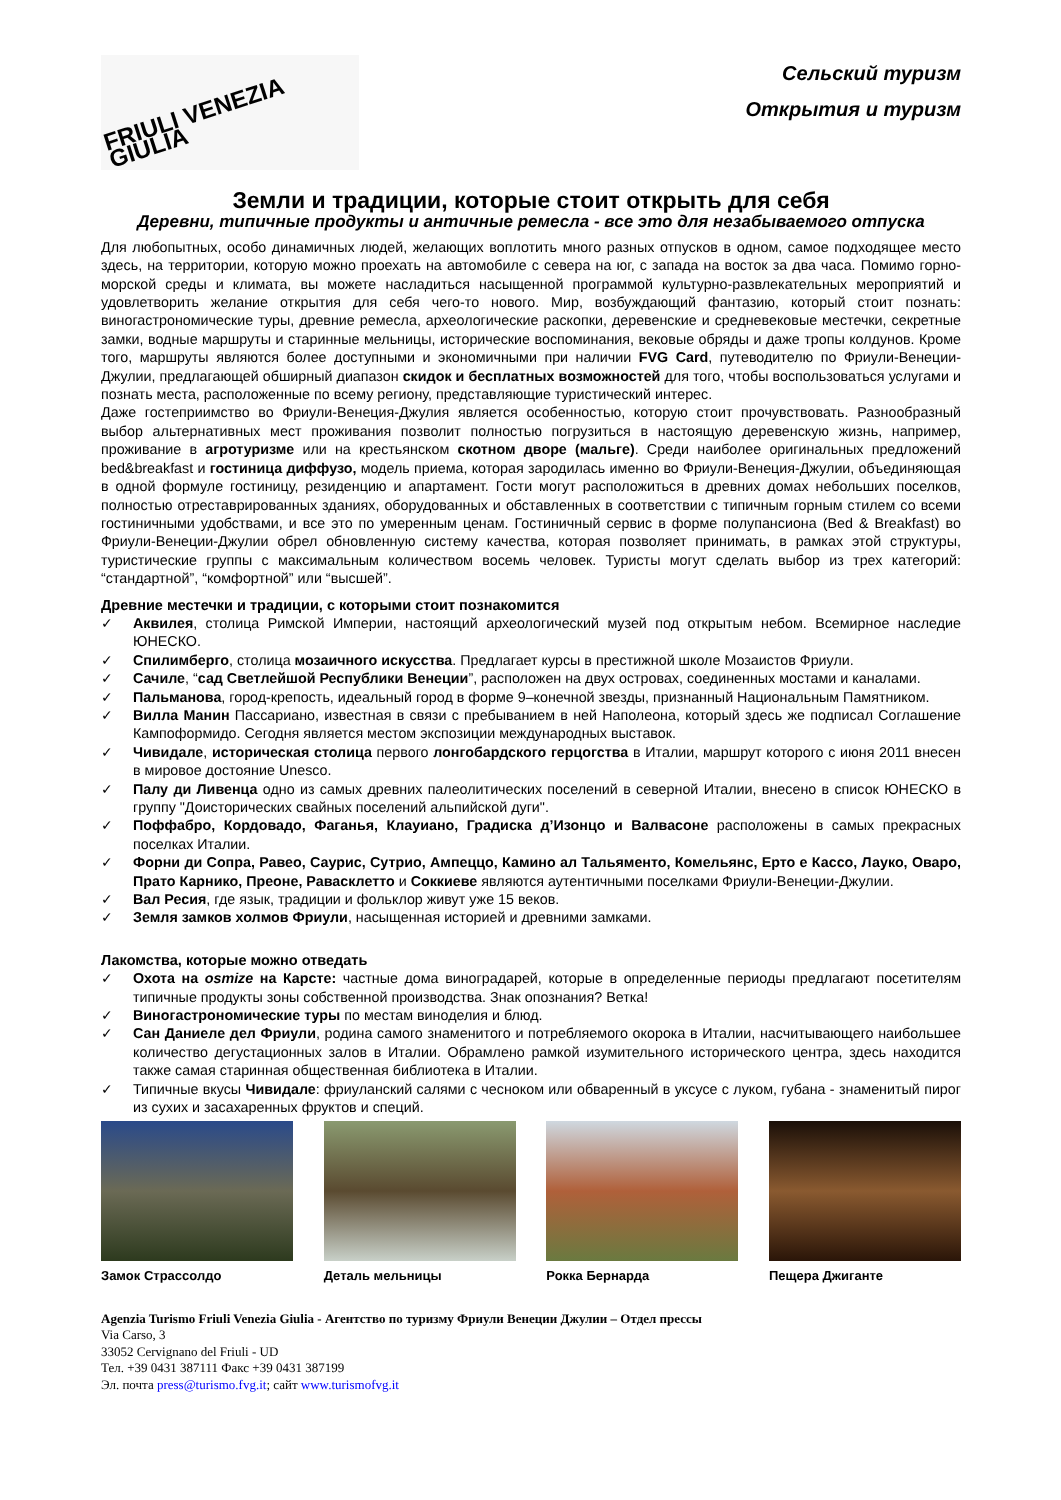FRIULI VENEZIA GIULIA
Сельский туризм
Открытия и туризм
Земли и традиции, которые стоит открыть для себя
Деревни, типичные продукты и античные ремесла - все это для незабываемого отпуска
Для любопытных, особо динамичных людей, желающих воплотить много разных отпусков в одном, самое подходящее место здесь, на территории, которую можно проехать на автомобиле с севера на юг, с запада на восток за два часа. Помимо горно-морской среды и климата, вы можете насладиться насыщенной программой культурно-развлекательных мероприятий и удовлетворить желание открытия для себя чего-то нового. Мир, возбуждающий фантазию, который стоит познать: виногастрономические туры, древние ремесла, археологические раскопки, деревенские и средневековые местечки, секретные замки, водные маршруты и старинные мельницы, исторические воспоминания, вековые обряды и даже тропы колдунов. Кроме того, маршруты являются более доступными и экономичными при наличии FVG Card, путеводителю по Фриули-Венеции-Джулии, предлагающей обширный диапазон скидок и бесплатных возможностей для того, чтобы воспользоваться услугами и познать места, расположенные по всему региону, представляющие туристический интерес.
Даже гостеприимство во Фриули-Венеция-Джулия является особенностью, которую стоит прочувствовать. Разнообразный выбор альтернативных мест проживания позволит полностью погрузиться в настоящую деревенскую жизнь, например, проживание в агротуризме или на крестьянском скотном дворе (мальге). Среди наиболее оригинальных предложений bed&breakfast и гостиница диффузо, модель приема, которая зародилась именно во Фриули-Венеция-Джулии, объединяющая в одной формуле гостиницу, резиденцию и апартамент. Гости могут расположиться в древних домах небольших поселков, полностью отреставрированных зданиях, оборудованных и обставленных в соответствии с типичным горным стилем со всеми гостиничными удобствами, и все это по умеренным ценам. Гостиничный сервис в форме полупансиона (Bed & Breakfast) во Фриули-Венеции-Джулии обрел обновленную систему качества, которая позволяет принимать, в рамках этой структуры, туристические группы с максимальным количеством восемь человек. Туристы могут сделать выбор из трех категорий: “стандартной”, “комфортной” или “высшей”.
Древние местечки и традиции, с которыми стоит познакомится
✓ Аквилея, столица Римской Империи, настоящий археологический музей под открытым небом. Всемирное наследие ЮНЕСКО.
✓ Спилимберго, столица мозаичного искусства. Предлагает курсы в престижной школе Мозаистов Фриули.
✓ Сачиле, “сад Светлейшой Республики Венеции”, расположен на двух островах, соединенных мостами и каналами.
✓ Пальманова, город-крепость, идеальный город в форме 9–конечной звезды, признанный Национальным Памятником.
✓ Вилла Манин Пассариано, известная в связи с пребыванием в ней Наполеона, который здесь же подписал Соглашение Кампоформидо. Сегодня является местом экспозиции международных выставок.
✓ Чивидале, историческая столица первого лонгобардского герцогства в Италии, маршрут которого с июня 2011 внесен в мировое достояние Unesco.
✓ Палу ди Ливенца одно из самых древних палеолитических поселений в северной Италии, внесено в список ЮНЕСКО в группу "Доисторических свайных поселений альпийской дуги".
✓ Поффабро, Кордовадо, Фаганья, Клауиано, Градиска д’Изонцо и Валвасоне расположены в самых прекрасных поселках Италии.
✓ Форни ди Сопра, Равео, Саурис, Сутрио, Ампеццо, Камино ал Тальяменто, Комельянс, Ерто е Кассо, Лауко, Оваро, Прато Карнико, Преоне, Раваcклетто и Соккиеве являются аутентичными поселками Фриули-Венеции-Джулии.
✓ Вал Ресия, где язык, традиции и фольклор живут уже 15 веков.
✓ Земля замков холмов Фриули, насыщенная историей и древними замками.
Лакомства, которые можно отведать
✓ Охота на osmize на Карсте: частные дома виноградарей, которые в определенные периоды предлагают посетителям типичные продукты зоны собственной производства. Знак опознания? Ветка!
✓ Виногастрономические туры по местам виноделия и блюд.
✓ Сан Даниеле дел Фриули, родина самого знаменитого и потребляемого окорока в Италии, насчитывающего наибольшее количество дегустационных залов в Италии. Обрамлено рамкой изумительного исторического центра, здесь находится также самая старинная общественная библиотека в Италии.
✓ Типичные вкусы Чивидале: фриуланский салями с чесноком или обваренный в уксусе с луком, губана - знаменитый пирог из сухих и засахаренных фруктов и специй.
Замок Страссолдо Деталь мельницы Рокка Бернарда Пещера Джиганте
Agenzia Turismo Friuli Venezia Giulia - Агентство по туризму Фриули Венеции Джулии – Отдел прессы
Via Carso, 3
33052 Cervignano del Friuli - UD
Тел. +39 0431 387111 Факс +39 0431 387199
Эл. почта press@turismo.fvg.it; сайт www.turismofvg.it